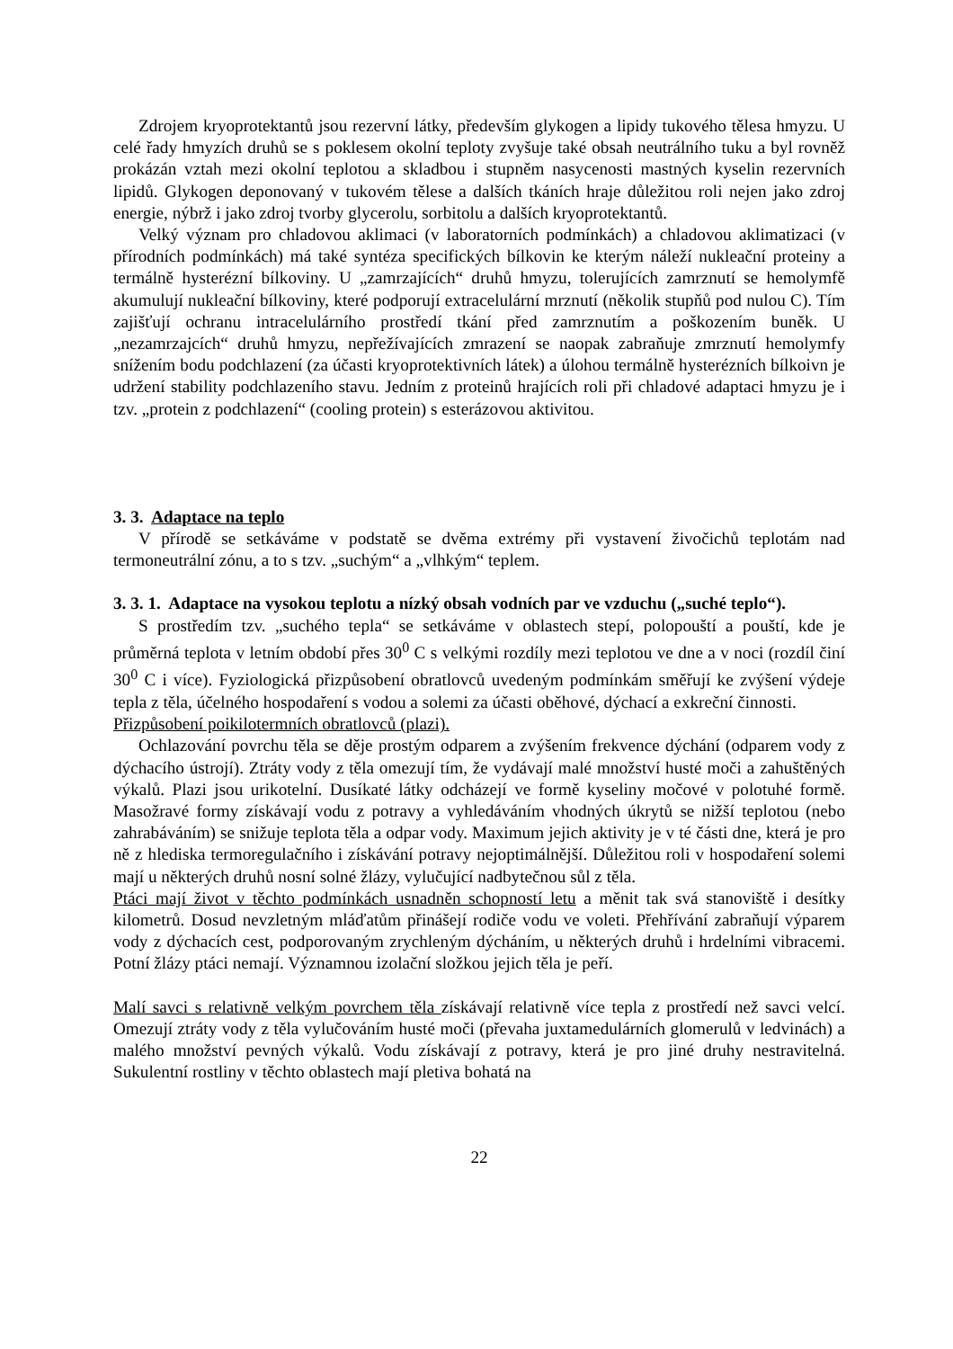Zdrojem kryoprotektantů jsou rezervní látky, především glykogen a lipidy tukového tělesa hmyzu. U celé řady hmyzích druhů se s poklesem okolní teploty zvyšuje také obsah neutrálního tuku a byl rovněž prokázán vztah mezi okolní teplotou a skladbou i stupněm nasycenosti mastných kyselin rezervních lipidů. Glykogen deponovaný v tukovém tělese a dalších tkáních hraje důležitou roli nejen jako zdroj energie, nýbrž i jako zdroj tvorby glycerolu, sorbitolu a dalších kryoprotektantů.
Velký význam pro chladovou aklimaci (v laboratorních podmínkách) a chladovou aklimatizaci (v přírodních podmínkách) má také syntéza specifických bílkovin ke kterým náleží nukleační proteiny a termálně hysterézní bílkoviny. U „zamrzajících“ druhů hmyzu, tolerujících zamrznutí se hemolymfě akumulují nukleační bílkoviny, které podporují extracelulární mrznutí (několik stupňů pod nulou C). Tím zajišťují ochranu intracelulárního prostředí tkání před zamrznutím a poškozením buněk. U „nezamrzajcích“ druhů hmyzu, nepřežívajících zmrazení se naopak zabraňuje zmrznutí hemolymfy snížením bodu podchlazení (za účasti kryoprotektivních látek) a úlohou termálně hysterézních bílkoivn je udržení stability podchlazeního stavu. Jedním z proteinů hrajících roli při chladové adaptaci hmyzu je i tzv. „protein z podchlazení“ (cooling protein) s esterázovou aktivitou.
3. 3. Adaptace na teplo
V přírodě se setkáváme v podstatě se dvěma extrémy při vystavení živočichů teplotám nad termoneutrální zónu, a to s tzv. „suchým“ a „vlhkým“ teplem.
3. 3. 1. Adaptace na vysokou teplotu a nízký obsah vodních par ve vzduchu („suché teplo“).
S prostředím tzv. „suchého tepla“ se setkáváme v oblastech stepí, polopouští a pouští, kde je průměrná teplota v letním období přes 30<sup>0</sup> C s velkými rozdíly mezi teplotou ve dne a v noci (rozdíl činí 30<sup>0</sup> C i více). Fyziologická přizpůsobení obratlovců uvedeným podmínkám směřují ke zvýšení výdeje tepla z těla, účelného hospodaření s vodou a solemi za účasti oběhové, dýchací a exkreční činnosti.
Přizpůsobení poikilotermních obratlovců (plazi).
Ochlazování povrchu těla se děje prostým odparem a zvýšením frekvence dýchání (odparem vody z dýchacího ústrojí). Ztráty vody z těla omezují tím, že vydávají malé množství husté moči a zahuštěných výkalů. Plazi jsou urikotelní. Dusíkaté látky odcházejí ve formě kyseliny močové v polotuhé formě. Masožravé formy získávají vodu z potravy a vyhledáváním vhodných úkrytů se nižší teplotou (nebo zahrabáváním) se snižuje teplota těla a odpar vody. Maximum jejich aktivity je v té části dne, která je pro ně z hlediska termoregulačního i získávání potravy nejoptimálnější. Důležitou roli v hospodaření solemi mají u některých druhů nosní solné žlázy, vylučující nadbytečnou sůl z těla.
Ptáci mají život v těchto podmínkách usnadněn schopností letu a měnit tak svá stanoviště i desítky kilometrů. Dosud nevzletným mláďatům přinášejí rodiče vodu ve voleti. Přehřívání zabraňují výparem vody z dýchacích cest, podporovaným zrychleným dýcháním, u některých druhů i hrdelními vibracemi. Potní žlázy ptáci nemají. Významnou izolační složkou jejich těla je peří.
Malí savci s relativně velkým povrchem těla získávají relativně více tepla z prostředí než savci velcí. Omezují ztráty vody z těla vylučováním husté moči (převaha juxtamedulárních glomerulů v ledvinách) a malého množství pevných výkalů. Vodu získávají z potravy, která je pro jiné druhy nestravitelná. Sukulentní rostliny v těchto oblastech mají pletiva bohatá na
22